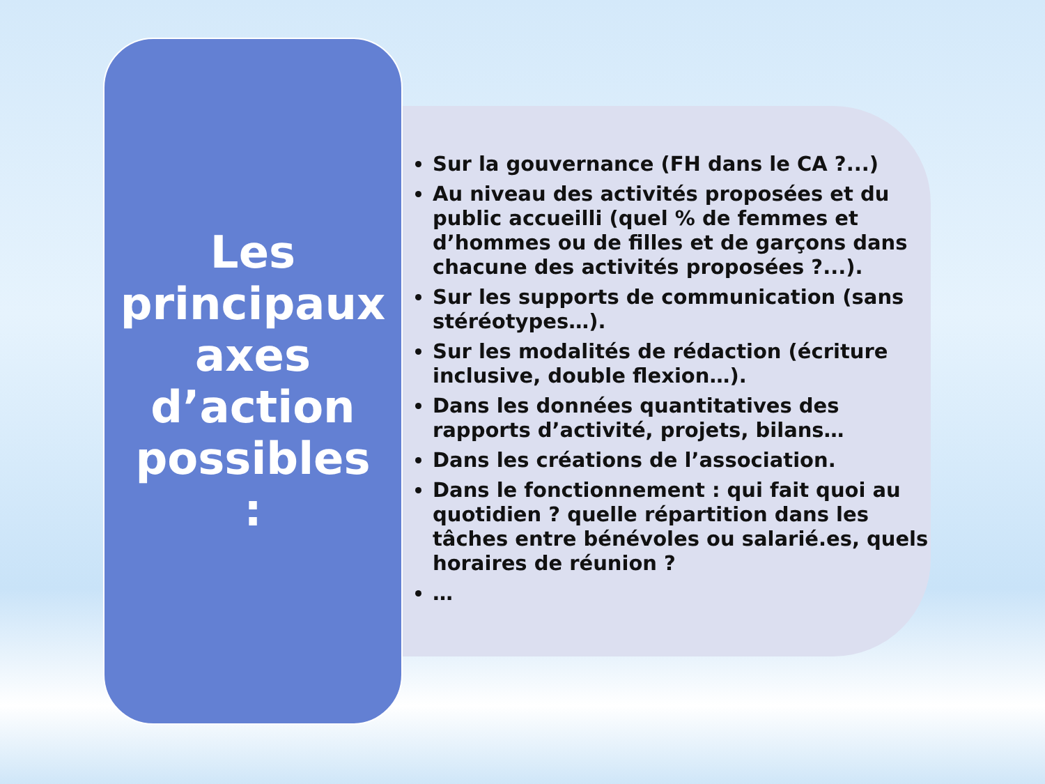Les
principaux
axes
d’action
possibles
:
Sur la gouvernance (FH dans le CA ?...)
Au niveau des activités proposées et du public accueilli (quel % de femmes et d’hommes ou de filles et de garçons dans chacune des activités proposées ?...).
Sur les supports de communication (sans stéréotypes…).
Sur les modalités de rédaction (écriture inclusive, double flexion…).
Dans les données quantitatives des rapports d’activité, projets, bilans…
Dans les créations de l’association.
Dans le fonctionnement : qui fait quoi au quotidien ? quelle répartition dans les tâches entre bénévoles ou salarié.es, quels horaires de réunion ?
…